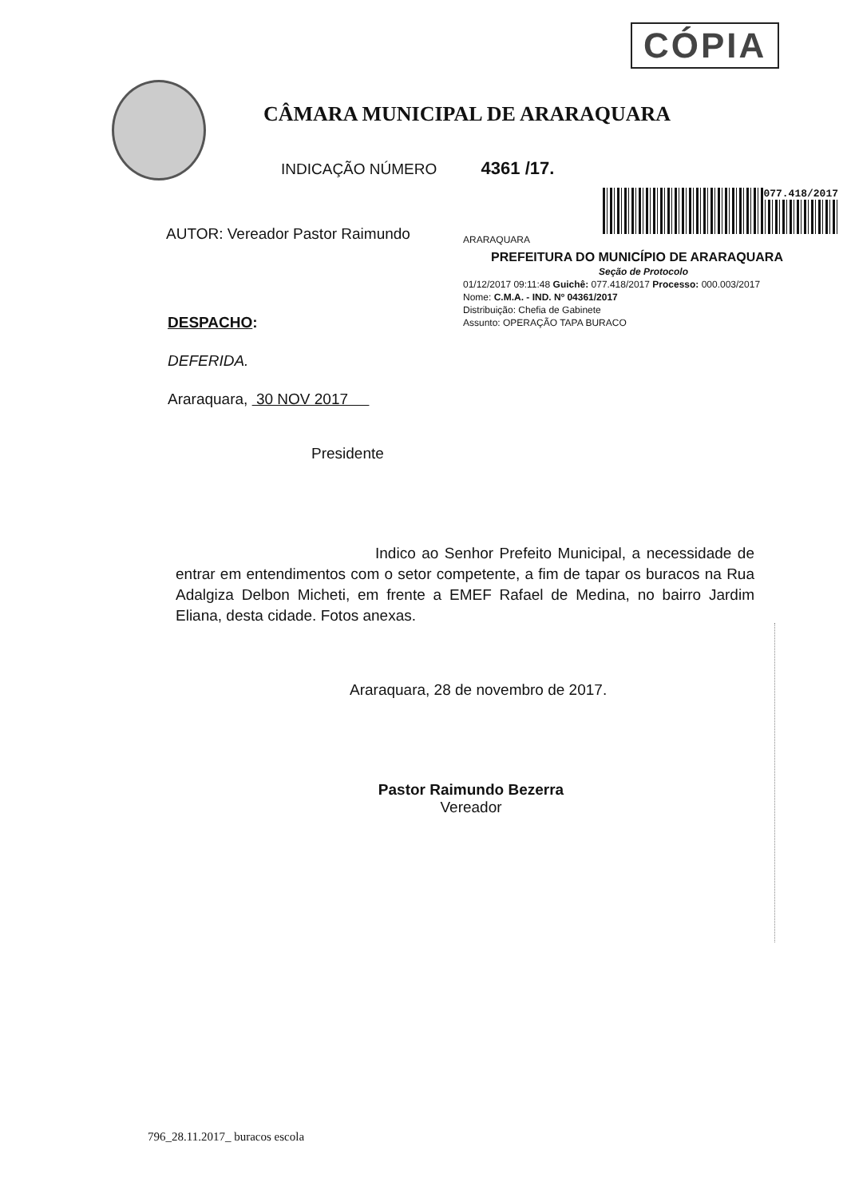CÓPIA
CÂMARA MUNICIPAL DE ARARAQUARA
INDICAÇÃO NÚMERO 4361 /17.
AUTOR: Vereador Pastor Raimundo
077.418/2017
ARARAQUARA
PREFEITURA DO MUNICÍPIO DE ARARAQUARA
Seção de Protocolo
01/12/2017 09:11:48 Guichê: 077.418/2017 Processo: 000.003/2017
Nome: C.M.A. - IND. Nº 04361/2017
Distribuição: Chefia de Gabinete
Assunto: OPERAÇÃO TAPA BURACO
DESPACHO:
DEFERIDA.
Araraquara, 30 NOV 2017
Presidente
Indico ao Senhor Prefeito Municipal, a necessidade de entrar em entendimentos com o setor competente, a fim de tapar os buracos na Rua Adalgiza Delbon Micheti, em frente a EMEF Rafael de Medina, no bairro Jardim Eliana, desta cidade. Fotos anexas.
Araraquara, 28 de novembro de 2017.
Pastor Raimundo Bezerra
Vereador
796_28.11.2017_ buracos escola